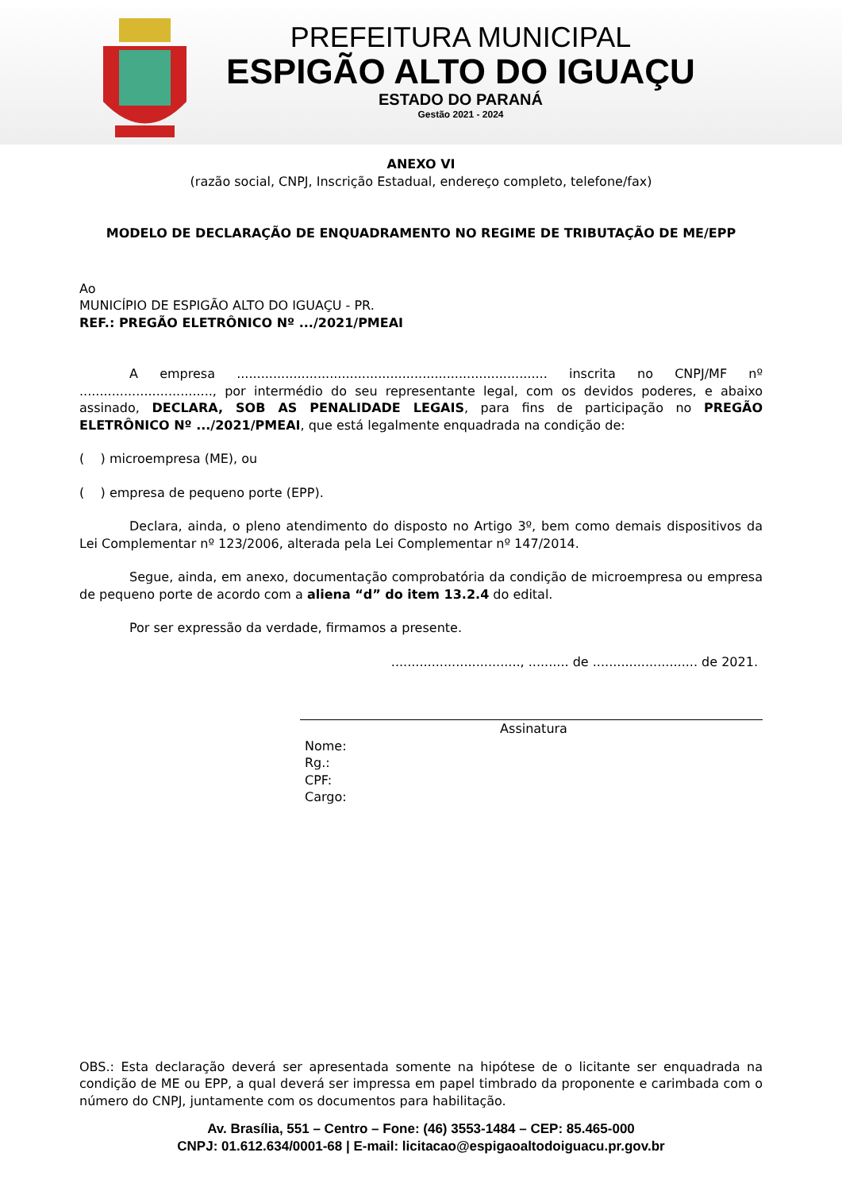PREFEITURA MUNICIPAL
ESPIGÃO ALTO DO IGUAÇU
ESTADO DO PARANÁ
Gestão 2021 - 2024
ANEXO VI
(razão social, CNPJ, Inscrição Estadual, endereço completo, telefone/fax)
MODELO DE DECLARAÇÃO DE ENQUADRAMENTO NO REGIME DE TRIBUTAÇÃO DE ME/EPP
Ao
MUNICÍPIO DE ESPIGÃO ALTO DO IGUAÇU - PR.
REF.: PREGÃO ELETRÔNICO Nº .../2021/PMEAI
A empresa ............................................................................. inscrita no CNPJ/MF nº ................................., por intermédio do seu representante legal, com os devidos poderes, e abaixo assinado, DECLARA, SOB AS PENALIDADE LEGAIS, para fins de participação no PREGÃO ELETRÔNICO Nº .../2021/PMEAI, que está legalmente enquadrada na condição de:
( ) microempresa (ME), ou
( ) empresa de pequeno porte (EPP).
Declara, ainda, o pleno atendimento do disposto no Artigo 3º, bem como demais dispositivos da Lei Complementar nº 123/2006, alterada pela Lei Complementar nº 147/2014.
Segue, ainda, em anexo, documentação comprobatória da condição de microempresa ou empresa de pequeno porte de acordo com a aliena “d” do item 13.2.4 do edital.
Por ser expressão da verdade, firmamos a presente.
................................, .......... de .......................... de 2021.
Assinatura
Nome:
Rg.:
CPF:
Cargo:
OBS.: Esta declaração deverá ser apresentada somente na hipótese de o licitante ser enquadrada na condição de ME ou EPP, a qual deverá ser impressa em papel timbrado da proponente e carimbada com o número do CNPJ, juntamente com os documentos para habilitação.
Av. Brasília, 551 – Centro – Fone: (46) 3553-1484 – CEP: 85.465-000
CNPJ: 01.612.634/0001-68 | E-mail: licitacao@espigaoaltodoiguacu.pr.gov.br